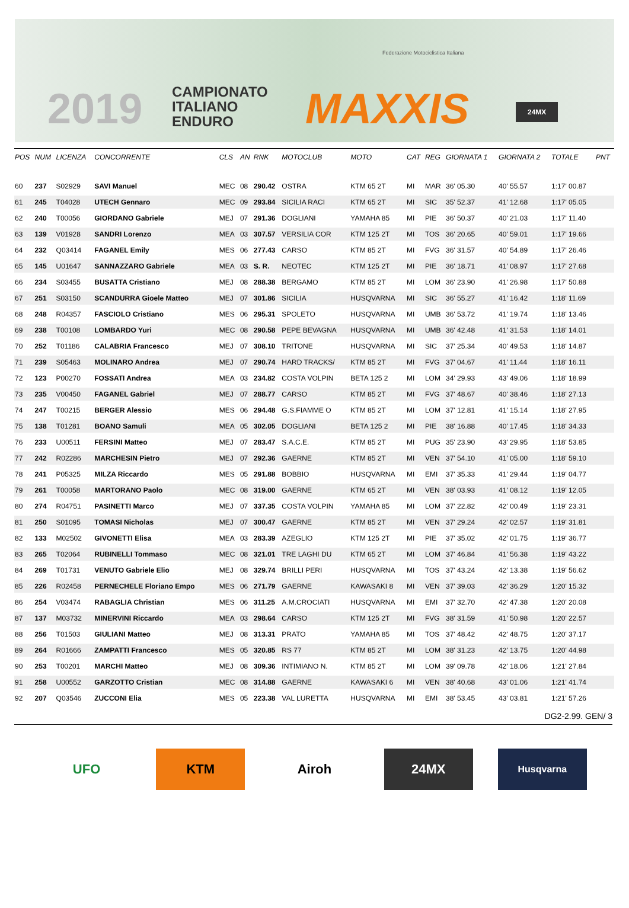Federazione Motociclistica Italiana
2019
CAMPIONATO
ITALIANO
ENDURO
MAXXIS 24MX
| POS | NUM | LICENZA | CONCORRENTE | CLS | AN | RNK | MOTOCLUB | MOTO | CAT | REG | GIORNATA 1 | GIORNATA 2 | TOTALE | PNT |
| --- | --- | --- | --- | --- | --- | --- | --- | --- | --- | --- | --- | --- | --- | --- |
| 60 | 237 | S02929 | SAVI Manuel | MEC | 08 | 290.42 | OSTRA | KTM 65 2T | MI | MAR | 36' 05.30 | 40' 55.57 | 1:17' 00.87 | |
| 61 | 245 | T04028 | UTECH Gennaro | MEC | 09 | 293.84 | SICILIA RACI | KTM 65 2T | MI | SIC | 35' 52.37 | 41' 12.68 | 1:17' 05.05 | |
| 62 | 240 | T00056 | GIORDANO Gabriele | MEJ | 07 | 291.36 | DOGLIANI | YAMAHA 85 | MI | PIE | 36' 50.37 | 40' 21.03 | 1:17' 11.40 | |
| 63 | 139 | V01928 | SANDRI Lorenzo | MEA | 03 | 307.57 | VERSILIA COR | KTM 125 2T | MI | TOS | 36' 20.65 | 40' 59.01 | 1:17' 19.66 | |
| 64 | 232 | Q03414 | FAGANEL Emily | MES | 06 | 277.43 | CARSO | KTM 85 2T | MI | FVG | 36' 31.57 | 40' 54.89 | 1:17' 26.46 | |
| 65 | 145 | U01647 | SANNAZZARO Gabriele | MEA | 03 | S. R. | NEOTEC | KTM 125 2T | MI | PIE | 36' 18.71 | 41' 08.97 | 1:17' 27.68 | |
| 66 | 234 | S03455 | BUSATTA Cristiano | MEJ | 08 | 288.38 | BERGAMO | KTM 85 2T | MI | LOM | 36' 23.90 | 41' 26.98 | 1:17' 50.88 | |
| 67 | 251 | S03150 | SCANDURRA Gioele Matteo | MEJ | 07 | 301.86 | SICILIA | HUSQVARNA | MI | SIC | 36' 55.27 | 41' 16.42 | 1:18' 11.69 | |
| 68 | 248 | R04357 | FASCIOLO Cristiano | MES | 06 | 295.31 | SPOLETO | HUSQVARNA | MI | UMB | 36' 53.72 | 41' 19.74 | 1:18' 13.46 | |
| 69 | 238 | T00108 | LOMBARDO Yuri | MEC | 08 | 290.58 | PEPE BEVAGNA | HUSQVARNA | MI | UMB | 36' 42.48 | 41' 31.53 | 1:18' 14.01 | |
| 70 | 252 | T01186 | CALABRIA Francesco | MEJ | 07 | 308.10 | TRITONE | HUSQVARNA | MI | SIC | 37' 25.34 | 40' 49.53 | 1:18' 14.87 | |
| 71 | 239 | S05463 | MOLINARO Andrea | MEJ | 07 | 290.74 | HARD TRACKS/ | KTM 85 2T | MI | FVG | 37' 04.67 | 41' 11.44 | 1:18' 16.11 | |
| 72 | 123 | P00270 | FOSSATI Andrea | MEA | 03 | 234.82 | COSTA VOLPIN | BETA 125 2 | MI | LOM | 34' 29.93 | 43' 49.06 | 1:18' 18.99 | |
| 73 | 235 | V00450 | FAGANEL Gabriel | MEJ | 07 | 288.77 | CARSO | KTM 85 2T | MI | FVG | 37' 48.67 | 40' 38.46 | 1:18' 27.13 | |
| 74 | 247 | T00215 | BERGER Alessio | MES | 06 | 294.48 | G.S.FIAMME O | KTM 85 2T | MI | LOM | 37' 12.81 | 41' 15.14 | 1:18' 27.95 | |
| 75 | 138 | T01281 | BOANO Samuli | MEA | 05 | 302.05 | DOGLIANI | BETA 125 2 | MI | PIE | 38' 16.88 | 40' 17.45 | 1:18' 34.33 | |
| 76 | 233 | U00511 | FERSINI Matteo | MEJ | 07 | 283.47 | S.A.C.E. | KTM 85 2T | MI | PUG | 35' 23.90 | 43' 29.95 | 1:18' 53.85 | |
| 77 | 242 | R02286 | MARCHESIN Pietro | MEJ | 07 | 292.36 | GAERNE | KTM 85 2T | MI | VEN | 37' 54.10 | 41' 05.00 | 1:18' 59.10 | |
| 78 | 241 | P05325 | MILZA Riccardo | MES | 05 | 291.88 | BOBBIO | HUSQVARNA | MI | EMI | 37' 35.33 | 41' 29.44 | 1:19' 04.77 | |
| 79 | 261 | T00058 | MARTORANO Paolo | MEC | 08 | 319.00 | GAERNE | KTM 65 2T | MI | VEN | 38' 03.93 | 41' 08.12 | 1:19' 12.05 | |
| 80 | 274 | R04751 | PASINETTI Marco | MEJ | 07 | 337.35 | COSTA VOLPIN | YAMAHA 85 | MI | LOM | 37' 22.82 | 42' 00.49 | 1:19' 23.31 | |
| 81 | 250 | S01095 | TOMASI Nicholas | MEJ | 07 | 300.47 | GAERNE | KTM 85 2T | MI | VEN | 37' 29.24 | 42' 02.57 | 1:19' 31.81 | |
| 82 | 133 | M02502 | GIVONETTI Elisa | MEA | 03 | 283.39 | AZEGLIO | KTM 125 2T | MI | PIE | 37' 35.02 | 42' 01.75 | 1:19' 36.77 | |
| 83 | 265 | T02064 | RUBINELLI Tommaso | MEC | 08 | 321.01 | TRE LAGHI DU | KTM 65 2T | MI | LOM | 37' 46.84 | 41' 56.38 | 1:19' 43.22 | |
| 84 | 269 | T01731 | VENUTO Gabriele Elio | MEJ | 08 | 329.74 | BRILLI PERI | HUSQVARNA | MI | TOS | 37' 43.24 | 42' 13.38 | 1:19' 56.62 | |
| 85 | 226 | R02458 | PERNECHELE Floriano Empo | MES | 06 | 271.79 | GAERNE | KAWASAKI 8 | MI | VEN | 37' 39.03 | 42' 36.29 | 1:20' 15.32 | |
| 86 | 254 | V03474 | RABAGLIA Christian | MES | 06 | 311.25 | A.M.CROCIATI | HUSQVARNA | MI | EMI | 37' 32.70 | 42' 47.38 | 1:20' 20.08 | |
| 87 | 137 | M03732 | MINERVINI Riccardo | MEA | 03 | 298.64 | CARSO | KTM 125 2T | MI | FVG | 38' 31.59 | 41' 50.98 | 1:20' 22.57 | |
| 88 | 256 | T01503 | GIULIANI Matteo | MEJ | 08 | 313.31 | PRATO | YAMAHA 85 | MI | TOS | 37' 48.42 | 42' 48.75 | 1:20' 37.17 | |
| 89 | 264 | R01666 | ZAMPATTI Francesco | MES | 05 | 320.85 | RS 77 | KTM 85 2T | MI | LOM | 38' 31.23 | 42' 13.75 | 1:20' 44.98 | |
| 90 | 253 | T00201 | MARCHI Matteo | MEJ | 08 | 309.36 | INTIMIANO N. | KTM 85 2T | MI | LOM | 39' 09.78 | 42' 18.06 | 1:21' 27.84 | |
| 91 | 258 | U00552 | GARZOTTO Cristian | MEC | 08 | 314.88 | GAERNE | KAWASAKI 6 | MI | VEN | 38' 40.68 | 43' 01.06 | 1:21' 41.74 | |
| 92 | 207 | Q03546 | ZUCCONI Elia | MES | 05 | 223.38 | VAL LURETTA | HUSQVARNA | MI | EMI | 38' 53.45 | 43' 03.81 | 1:21' 57.26 | |
DG2-2.99. GEN/ 3
UFO KTM Airoh 24MX
Husqvarna